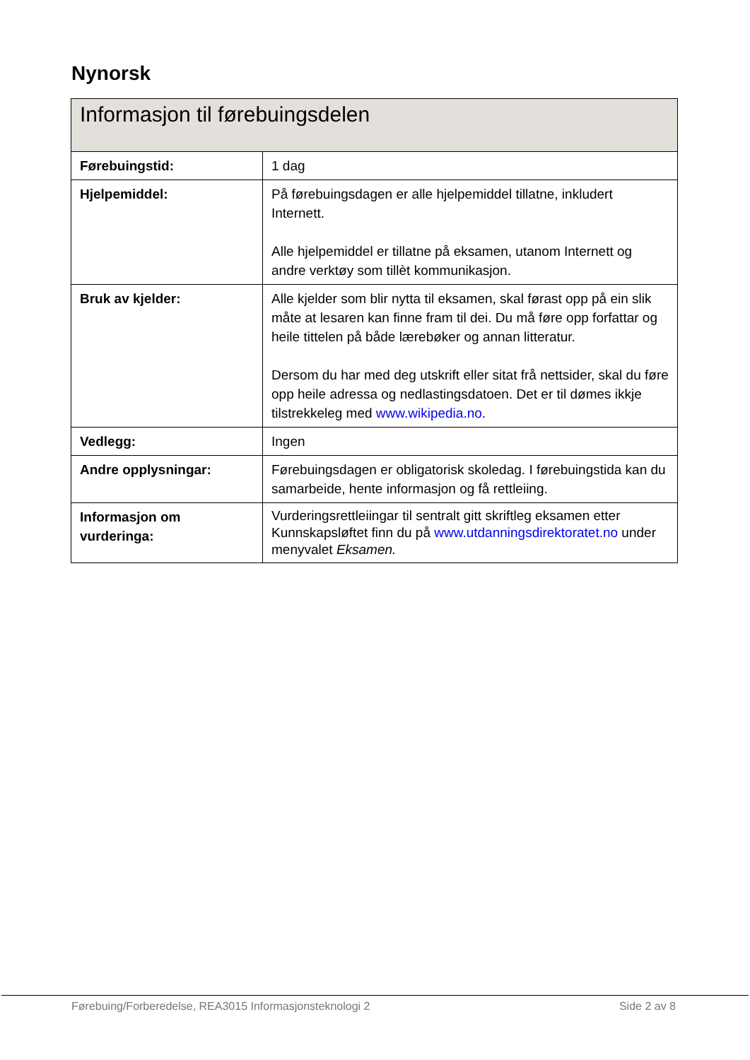Nynorsk
| Informasjon til førebuingsdelen | |
| --- | --- |
| Førebuingstid: | 1 dag |
| Hjelpemiddel: | På førebuingsdagen er alle hjelpemiddel tillatne, inkludert Internett. Alle hjelpemiddel er tillatne på eksamen, utanom Internett og andre verktøy som tillèt kommunikasjon. |
| Bruk av kjelder: | Alle kjelder som blir nytta til eksamen, skal førast opp på ein slik måte at lesaren kan finne fram til dei. Du må føre opp forfattar og heile tittelen på både lærebøker og annan litteratur. Dersom du har med deg utskrift eller sitat frå nettsider, skal du føre opp heile adressa og nedlastingsdatoen. Det er til dømes ikkje tilstrekkeleg med www.wikipedia.no . |
| Vedlegg: | Ingen |
| Andre opplysningar: | Førebuingsdagen er obligatorisk skoledag. I førebuingstida kan du samarbeide, hente informasjon og få rettleiing. |
| Informasjon om vurderinga: | Vurderingsrettleiingar til sentralt gitt skriftleg eksamen etter Kunnskapsløftet finn du på www.utdanningsdirektoratet.no under menyvalet Eksamen. |
Førebuing/Forberedelse, REA3015 Informasjonsteknologi 2 Side 2 av 8